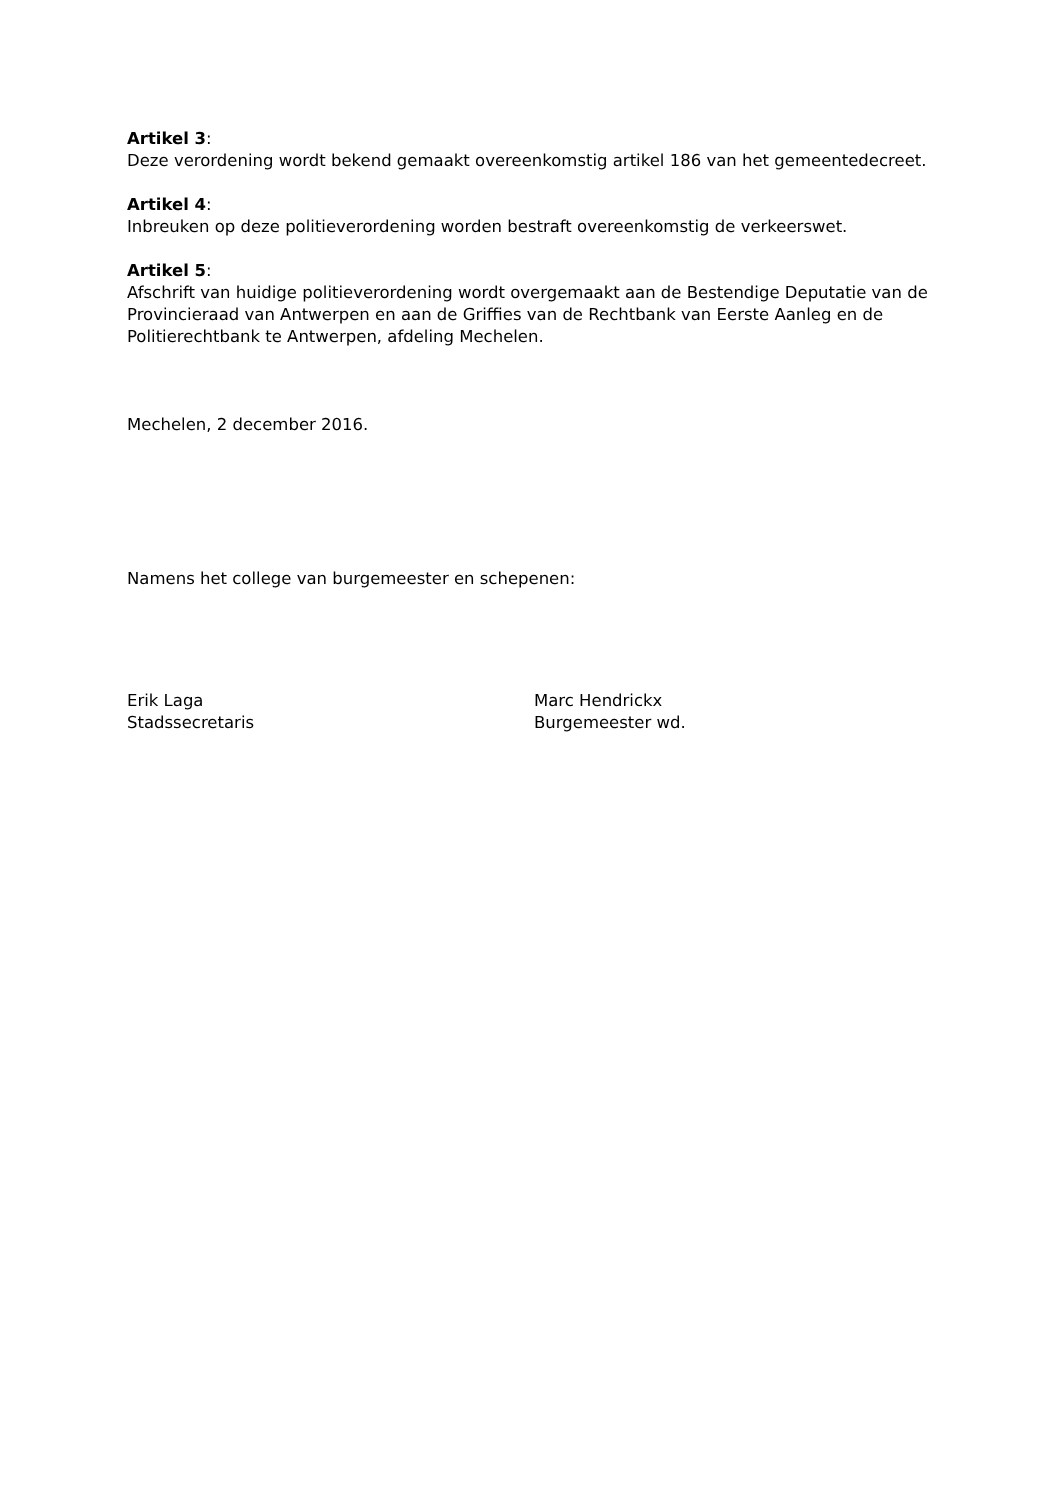Artikel 3:
Deze verordening wordt bekend gemaakt overeenkomstig artikel 186 van het gemeentedecreet.
Artikel 4:
Inbreuken op deze politieverordening worden bestraft overeenkomstig de verkeerswet.
Artikel 5:
Afschrift van huidige politieverordening wordt overgemaakt aan de Bestendige Deputatie van de Provincieraad van Antwerpen en aan de Griffies van de Rechtbank van Eerste Aanleg en de Politierechtbank te Antwerpen, afdeling Mechelen.
Mechelen, 2 december 2016.
Namens het college van burgemeester en schepenen:
Erik Laga
Stadssecretaris
Marc Hendrickx
Burgemeester wd.